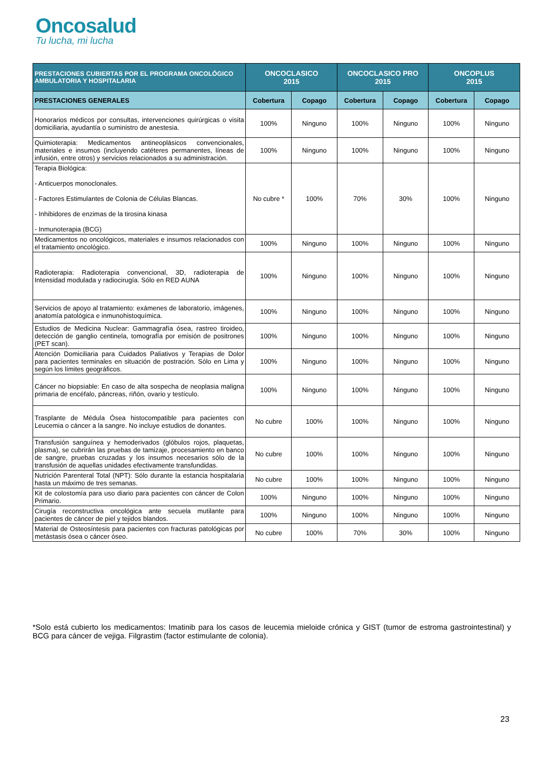Oncosalud
Tu lucha, mi lucha
| PRESTACIONES CUBIERTAS POR EL PROGRAMA ONCOLÓGICO AMBULATORIA Y HOSPITALARIA | ONCOCLASICO 2015 | | ONCOCLASICO PRO 2015 | | ONCOPLUS 2015 | |
| --- | --- | --- | --- | --- | --- | --- |
| PRESTACIONES GENERALES | Cobertura | Copago | Cobertura | Copago | Cobertura | Copago |
| Honorarios médicos por consultas, intervenciones quirúrgicas o visita domiciliaria, ayudantía o suministro de anestesia. | 100% | Ninguno | 100% | Ninguno | 100% | Ninguno |
| Quimioterapia: Medicamentos antineoplásicos convencionales, materiales e insumos (incluyendo catéteres permanentes, líneas de infusión, entre otros) y servicios relacionados a su administración. | 100% | Ninguno | 100% | Ninguno | 100% | Ninguno |
| Terapia Biológica: - Anticuerpos monoclonales. - Factores Estimulantes de Colonia de Células Blancas. - Inhibidores de enzimas de la tirosina kinasa - Inmunoterapia (BCG) | No cubre * | 100% | 70% | 30% | 100% | Ninguno |
| Medicamentos no oncológicos, materiales e insumos relacionados con el tratamiento oncológico. | 100% | Ninguno | 100% | Ninguno | 100% | Ninguno |
| Radioterapia: Radioterapia convencional, 3D, radioterapia de Intensidad modulada y radiocirugía. Sólo en RED AUNA | 100% | Ninguno | 100% | Ninguno | 100% | Ninguno |
| Servicios de apoyo al tratamiento: exámenes de laboratorio, imágenes, anatomía patológica e inmunohistoquímica. | 100% | Ninguno | 100% | Ninguno | 100% | Ninguno |
| Estudios de Medicina Nuclear: Gammagrafía ósea, rastreo tiroideo, detección de ganglio centinela, tomografía por emisión de positrones (PET scan). | 100% | Ninguno | 100% | Ninguno | 100% | Ninguno |
| Atención Domiciliaria para Cuidados Paliativos y Terapias de Dolor para pacientes terminales en situación de postración. Sólo en Lima y según los límites geográficos. | 100% | Ninguno | 100% | Ninguno | 100% | Ninguno |
| Cáncer no biopsiable: En caso de alta sospecha de neoplasia maligna primaria de encéfalo, páncreas, riñón, ovario y testículo. | 100% | Ninguno | 100% | Ninguno | 100% | Ninguno |
| Trasplante de Médula Ósea histocompatible para pacientes con Leucemia o cáncer a la sangre. No incluye estudios de donantes. | No cubre | 100% | 100% | Ninguno | 100% | Ninguno |
| Transfusión sanguínea y hemoderivados (glóbulos rojos, plaquetas, plasma), se cubrirán las pruebas de tamizaje, procesamiento en banco de sangre, pruebas cruzadas y los insumos necesarios sólo de la transfusión de aquellas unidades efectivamente transfundidas. | No cubre | 100% | 100% | Ninguno | 100% | Ninguno |
| Nutrición Parenteral Total (NPT): Sólo durante la estancia hospitalaria hasta un máximo de tres semanas. | No cubre | 100% | 100% | Ninguno | 100% | Ninguno |
| Kit de colostomía para uso diario para pacientes con cáncer de Colon Primario. | 100% | Ninguno | 100% | Ninguno | 100% | Ninguno |
| Cirugía reconstructiva oncológica ante secuela mutilante para pacientes de cáncer de piel y tejidos blandos. | 100% | Ninguno | 100% | Ninguno | 100% | Ninguno |
| Material de Osteosíntesis para pacientes con fracturas patológicas por metástasis ósea o cáncer óseo. | No cubre | 100% | 70% | 30% | 100% | Ninguno |
*Solo está cubierto los medicamentos: Imatinib para los casos de leucemia mieloide crónica y GIST (tumor de estroma gastrointestinal) y BCG para cáncer de vejiga. Filgrastim (factor estimulante de colonia).
23